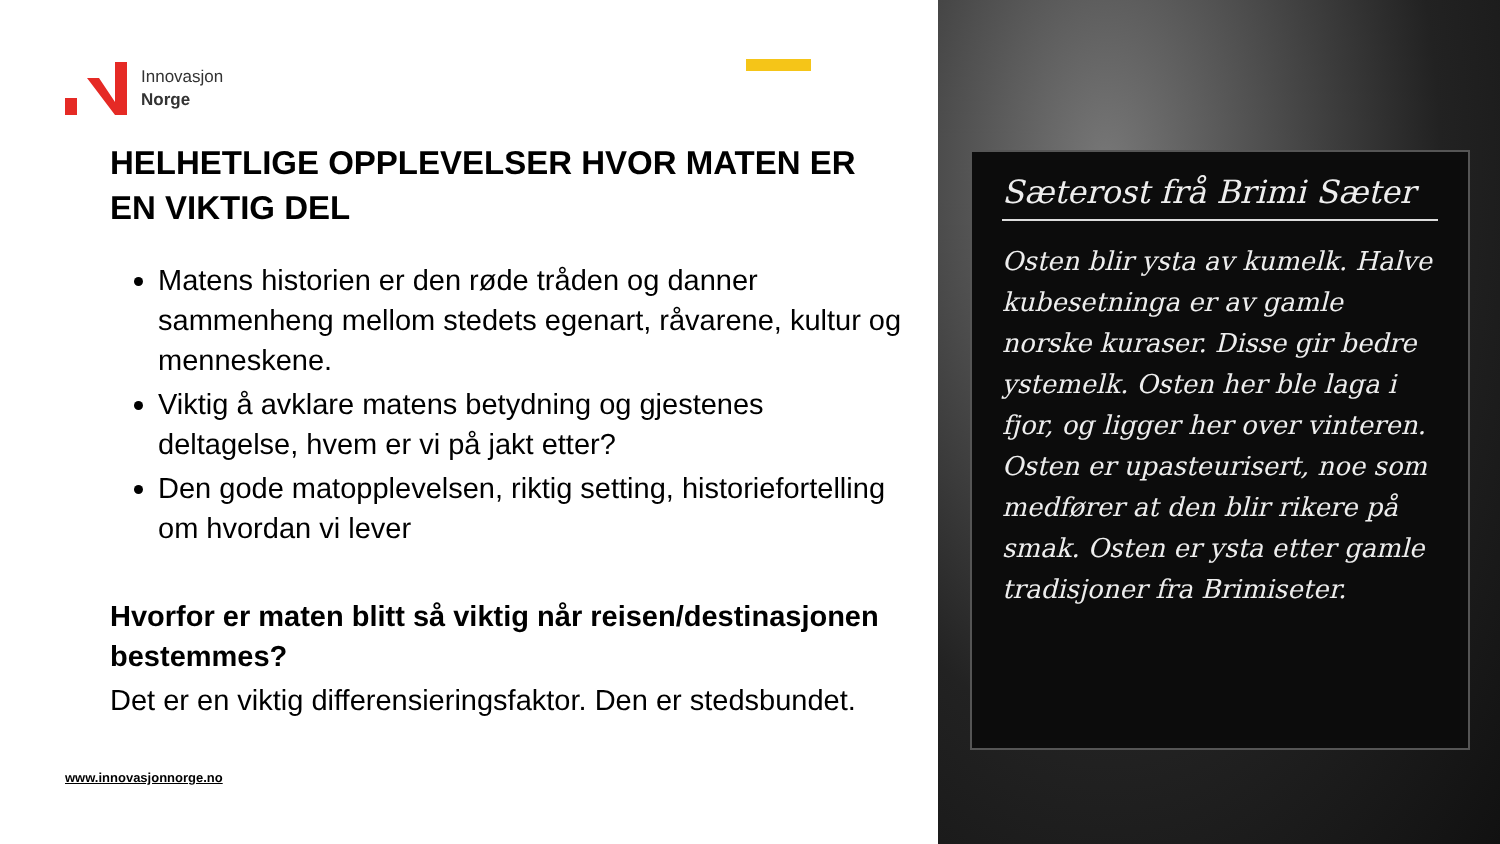Innovasjon
Norge
HELHETLIGE OPPLEVELSER HVOR MATEN ER EN VIKTIG DEL
Matens historien er den røde tråden og danner sammenheng mellom stedets egenart, råvarene, kultur og menneskene.
Viktig å avklare matens betydning og gjestenes deltagelse, hvem er vi på jakt etter?
Den gode matopplevelsen, riktig setting, historiefortelling om hvordan vi lever
Hvorfor er maten blitt så viktig når reisen/destinasjonen bestemmes?
Det er en viktig differensieringsfaktor. Den er stedsbundet.
www.innovasjonnorge.no
Sæterost frå Brimi Sæter
Osten blir ysta av kumelk. Halve kubesetninga er av gamle norske kuraser. Disse gir bedre ystemelk. Osten her ble laga i fjor, og ligger her over vinteren. Osten er upasteurisert, noe som medfører at den blir rikere på smak. Osten er ysta etter gamle tradisjoner fra Brimiseter.